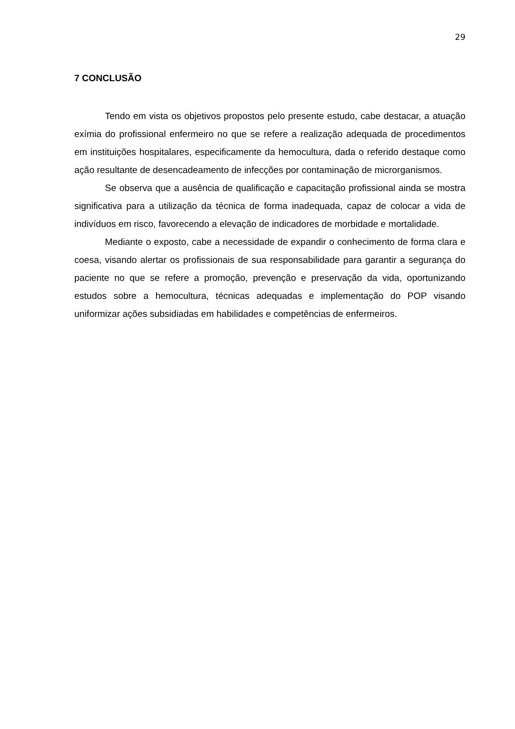29
7 CONCLUSÃO
Tendo em vista os objetivos propostos pelo presente estudo, cabe destacar, a atuação exímia do profissional enfermeiro no que se refere a realização adequada de procedimentos em instituições hospitalares, especificamente da hemocultura, dada o referido destaque como ação resultante de desencadeamento de infecções por contaminação de microrganismos.
Se observa que a ausência de qualificação e capacitação profissional ainda se mostra significativa para a utilização da técnica de forma inadequada, capaz de colocar a vida de indivíduos em risco, favorecendo a elevação de indicadores de morbidade e mortalidade.
Mediante o exposto, cabe a necessidade de expandir o conhecimento de forma clara e coesa, visando alertar os profissionais de sua responsabilidade para garantir a segurança do paciente no que se refere a promoção, prevenção e preservação da vida, oportunizando estudos sobre a hemocultura, técnicas adequadas e implementação do POP visando uniformizar ações subsidiadas em habilidades e competências de enfermeiros.